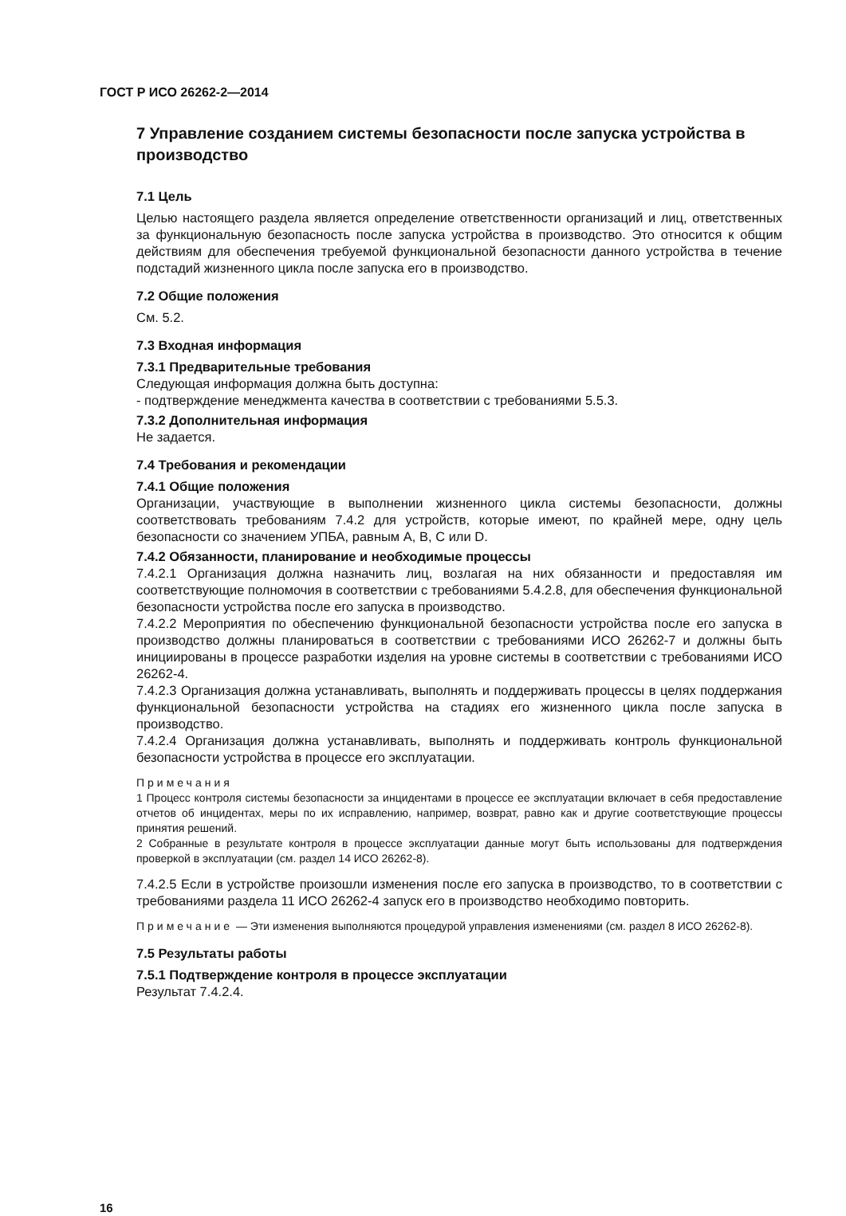ГОСТ Р ИСО 26262-2—2014
7 Управление созданием системы безопасности после запуска устройства в производство
7.1 Цель
Целью настоящего раздела является определение ответственности организаций и лиц, ответственных за функциональную безопасность после запуска устройства в производство. Это относится к общим действиям для обеспечения требуемой функциональной безопасности данного устройства в течение подстадий жизненного цикла после запуска его в производство.
7.2 Общие положения
См. 5.2.
7.3 Входная информация
7.3.1 Предварительные требования
Следующая информация должна быть доступна:
- подтверждение менеджмента качества в соответствии с требованиями 5.5.3.
7.3.2 Дополнительная информация
Не задается.
7.4 Требования и рекомендации
7.4.1 Общие положения
Организации, участвующие в выполнении жизненного цикла системы безопасности, должны соответствовать требованиям 7.4.2 для устройств, которые имеют, по крайней мере, одну цель безопасности со значением УПБА, равным А, В, С или D.
7.4.2 Обязанности, планирование и необходимые процессы
7.4.2.1 Организация должна назначить лиц, возлагая на них обязанности и предоставляя им соответствующие полномочия в соответствии с требованиями 5.4.2.8, для обеспечения функциональной безопасности устройства после его запуска в производство.
7.4.2.2 Мероприятия по обеспечению функциональной безопасности устройства после его запуска в производство должны планироваться в соответствии с требованиями ИСО 26262-7 и должны быть инициированы в процессе разработки изделия на уровне системы в соответствии с требованиями ИСО 26262-4.
7.4.2.3 Организация должна устанавливать, выполнять и поддерживать процессы в целях поддержания функциональной безопасности устройства на стадиях его жизненного цикла после запуска в производство.
7.4.2.4 Организация должна устанавливать, выполнять и поддерживать контроль функциональной безопасности устройства в процессе его эксплуатации.
Примечания
1 Процесс контроля системы безопасности за инцидентами в процессе ее эксплуатации включает в себя предоставление отчетов об инцидентах, меры по их исправлению, например, возврат, равно как и другие соответствующие процессы принятия решений.
2 Собранные в результате контроля в процессе эксплуатации данные могут быть использованы для подтверждения проверкой в эксплуатации (см. раздел 14 ИСО 26262-8).
7.4.2.5 Если в устройстве произошли изменения после его запуска в производство, то в соответствии с требованиями раздела 11 ИСО 26262-4 запуск его в производство необходимо повторить.
Примечание — Эти изменения выполняются процедурой управления изменениями (см. раздел 8 ИСО 26262-8).
7.5 Результаты работы
7.5.1 Подтверждение контроля в процессе эксплуатации
Результат 7.4.2.4.
16